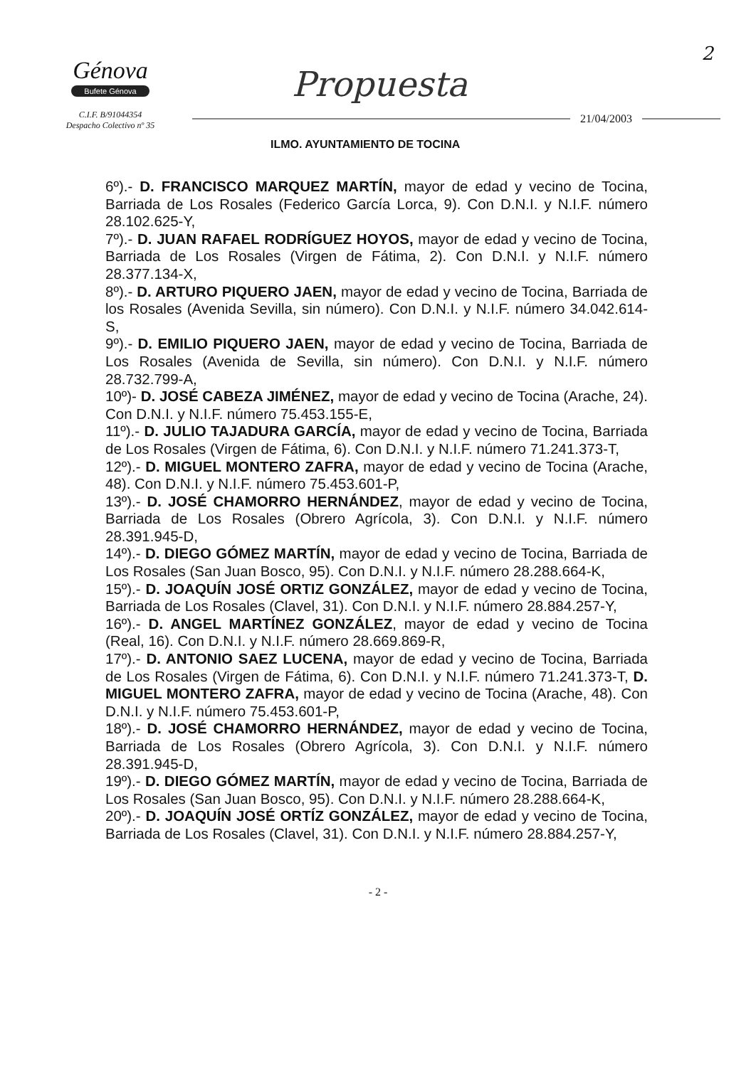2
Génova
Bufete Génova
C.I.F. B/91044354
Despacho Colectivo nº 35
Propuesta
21/04/2003
ILMO. AYUNTAMIENTO DE TOCINA
6º).- D. FRANCISCO MARQUEZ MARTÍN, mayor de edad y vecino de Tocina, Barriada de Los Rosales (Federico García Lorca, 9). Con D.N.I. y N.I.F. número 28.102.625-Y,
7º).- D. JUAN RAFAEL RODRÍGUEZ HOYOS, mayor de edad y vecino de Tocina, Barriada de Los Rosales (Virgen de Fátima, 2). Con D.N.I. y N.I.F. número 28.377.134-X,
8º).- D. ARTURO PIQUERO JAEN, mayor de edad y vecino de Tocina, Barriada de los Rosales (Avenida Sevilla, sin número). Con D.N.I. y N.I.F. número 34.042.614-S,
9º).- D. EMILIO PIQUERO JAEN, mayor de edad y vecino de Tocina, Barriada de Los Rosales (Avenida de Sevilla, sin número). Con D.N.I. y N.I.F. número 28.732.799-A,
10º)- D. JOSÉ CABEZA JIMÉNEZ, mayor de edad y vecino de Tocina (Arache, 24). Con D.N.I. y N.I.F. número 75.453.155-E,
11º).- D. JULIO TAJADURA GARCÍA, mayor de edad y vecino de Tocina, Barriada de Los Rosales (Virgen de Fátima, 6). Con D.N.I. y N.I.F. número 71.241.373-T,
12º).- D. MIGUEL MONTERO ZAFRA, mayor de edad y vecino de Tocina (Arache, 48). Con D.N.I. y N.I.F. número 75.453.601-P,
13º).- D. JOSÉ CHAMORRO HERNÁNDEZ, mayor de edad y vecino de Tocina, Barriada de Los Rosales (Obrero Agrícola, 3). Con D.N.I. y N.I.F. número 28.391.945-D,
14º).- D. DIEGO GÓMEZ MARTÍN, mayor de edad y vecino de Tocina, Barriada de Los Rosales (San Juan Bosco, 95). Con D.N.I. y N.I.F. número 28.288.664-K,
15º).- D. JOAQUÍN JOSÉ ORTIZ GONZÁLEZ, mayor de edad y vecino de Tocina, Barriada de Los Rosales (Clavel, 31). Con D.N.I. y N.I.F. número 28.884.257-Y,
16º).- D. ANGEL MARTÍNEZ GONZÁLEZ, mayor de edad y vecino de Tocina (Real, 16). Con D.N.I. y N.I.F. número 28.669.869-R,
17º).- D. ANTONIO SAEZ LUCENA, mayor de edad y vecino de Tocina, Barriada de Los Rosales (Virgen de Fátima, 6). Con D.N.I. y N.I.F. número 71.241.373-T, D. MIGUEL MONTERO ZAFRA, mayor de edad y vecino de Tocina (Arache, 48). Con D.N.I. y N.I.F. número 75.453.601-P,
18º).- D. JOSÉ CHAMORRO HERNÁNDEZ, mayor de edad y vecino de Tocina, Barriada de Los Rosales (Obrero Agrícola, 3). Con D.N.I. y N.I.F. número 28.391.945-D,
19º).- D. DIEGO GÓMEZ MARTÍN, mayor de edad y vecino de Tocina, Barriada de Los Rosales (San Juan Bosco, 95). Con D.N.I. y N.I.F. número 28.288.664-K,
20º).- D. JOAQUÍN JOSÉ ORTÍZ GONZÁLEZ, mayor de edad y vecino de Tocina, Barriada de Los Rosales (Clavel, 31). Con D.N.I. y N.I.F. número 28.884.257-Y,
- 2 -